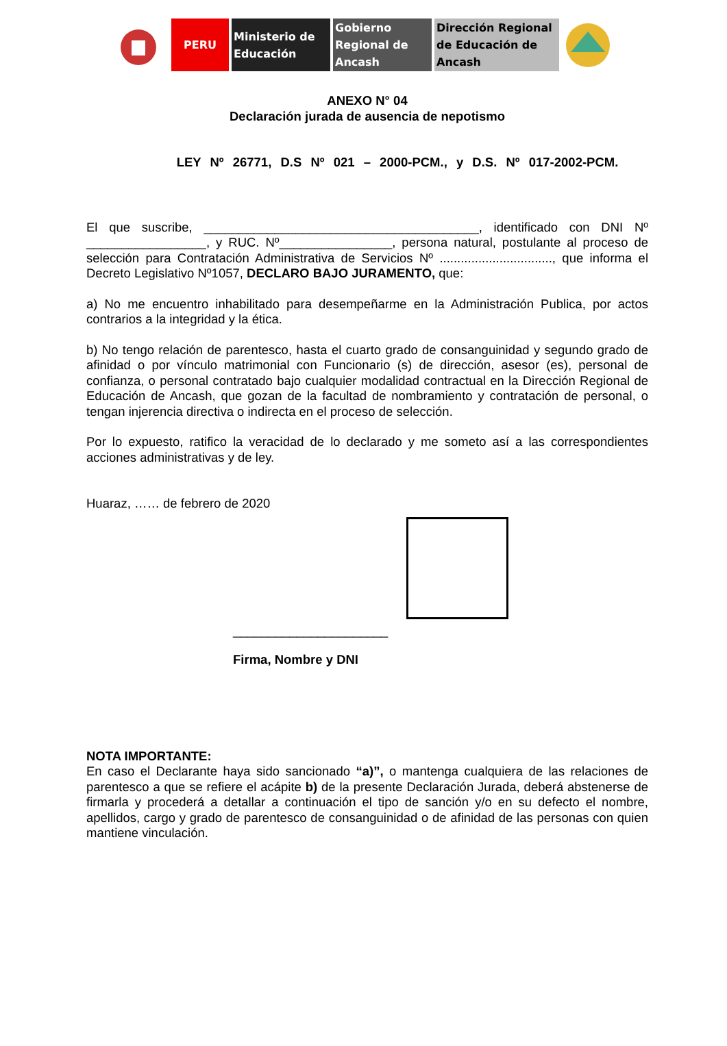PERU Ministerio de Educación
Gobierno Regional de Ancash
Dirección Regional de Educación de Ancash
ANEXO N° 04
Declaración jurada de ausencia de nepotismo
LEY Nº 26771, D.S Nº 021 – 2000-PCM., y D.S. Nº 017-2002-PCM.
El que suscribe, _______________________________________, identificado con DNI Nº _________________, y RUC. Nº________________, persona natural, postulante al proceso de selección para Contratación Administrativa de Servicios Nº ................................, que informa el Decreto Legislativo Nº1057, DECLARO BAJO JURAMENTO, que:
a) No me encuentro inhabilitado para desempeñarme en la Administración Publica, por actos contrarios a la integridad y la ética.
b) No tengo relación de parentesco, hasta el cuarto grado de consanguinidad y segundo grado de afinidad o por vínculo matrimonial con Funcionario (s) de dirección, asesor (es), personal de confianza, o personal contratado bajo cualquier modalidad contractual en la Dirección Regional de Educación de Ancash, que gozan de la facultad de nombramiento y contratación de personal, o tengan injerencia directiva o indirecta en el proceso de selección.
Por lo expuesto, ratifico la veracidad de lo declarado y me someto así a las correspondientes acciones administrativas y de ley.
Huaraz, …… de febrero de 2020
______________________
Firma, Nombre y DNI
NOTA IMPORTANTE:
En caso el Declarante haya sido sancionado “a)”, o mantenga cualquiera de las relaciones de parentesco a que se refiere el acápite b) de la presente Declaración Jurada, deberá abstenerse de firmarla y procederá a detallar a continuación el tipo de sanción y/o en su defecto el nombre, apellidos, cargo y grado de parentesco de consanguinidad o de afinidad de las personas con quien mantiene vinculación.